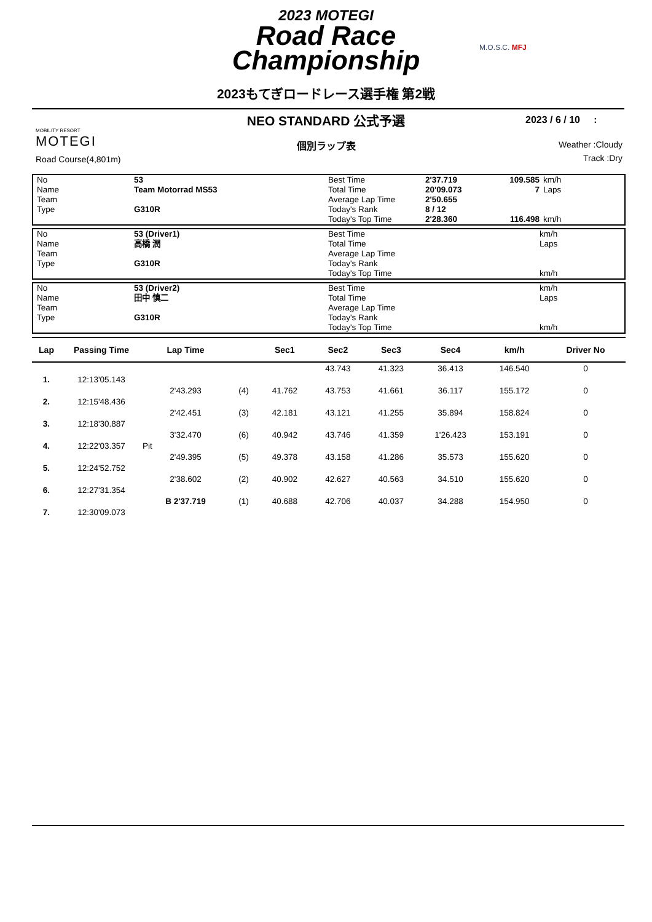2023 MOTEGI
Road Race
Championship
2023もてぎロードレース選手権 第2戦
M.O.S.C. MFJ
NEO STANDARD 公式予選
個別ラップ表
2023 / 6 / 10 :
MOBILITY RESORT
MOTEGI
Road Course(4,801m)
Weather :Cloudy
Track :Dry
| No | 53 | Best Time | 2'37.719 | 109.585 | km/h |
| Name | Team Motorrad MS53 | Total Time | 20'09.073 | 7 | Laps |
| Team | | Average Lap Time | 2'50.655 | | |
| Type | G310R | Today's Rank | 8 / 12 | | |
| | | Today's Top Time | 2'28.360 | 116.498 | km/h |
| No | 53 (Driver1) | Best Time | | km/h |
| Name | 高橋 潤 | Total Time | | Laps |
| Team | | Average Lap Time | | |
| Type | G310R | Today's Rank | | |
| | | Today's Top Time | | km/h |
| No | 53 (Driver2) | Best Time | | km/h |
| Name | 田中 慎二 | Total Time | | Laps |
| Team | | Average Lap Time | | |
| Type | G310R | Today's Rank | | |
| | | Today's Top Time | | km/h |
| Lap | Passing Time | Lap Time | | Sec1 | Sec2 | Sec3 | Sec4 | km/h | Driver No |
| --- | --- | --- | --- | --- | --- | --- | --- | --- | --- |
| | | | | | 43.743 | 41.323 | 36.413 | 146.540 | 0 |
| 1. | 12:13'05.143 | | | | | | | | |
| | | 2'43.293 | (4) | 41.762 | 43.753 | 41.661 | 36.117 | 155.172 | 0 |
| 2. | 12:15'48.436 | | | | | | | | |
| | | 2'42.451 | (3) | 42.181 | 43.121 | 41.255 | 35.894 | 158.824 | 0 |
| 3. | 12:18'30.887 | | | | | | | | |
| | | 3'32.470 | (6) | 40.942 | 43.746 | 41.359 | 1'26.423 | 153.191 | 0 |
| 4. | 12:22'03.357 | Pit | | | | | | | |
| | | 2'49.395 | (5) | 49.378 | 43.158 | 41.286 | 35.573 | 155.620 | 0 |
| 5. | 12:24'52.752 | | | | | | | | |
| | | 2'38.602 | (2) | 40.902 | 42.627 | 40.563 | 34.510 | 155.620 | 0 |
| 6. | 12:27'31.354 | | | | | | | | |
| | | B 2'37.719 | (1) | 40.688 | 42.706 | 40.037 | 34.288 | 154.950 | 0 |
| 7. | 12:30'09.073 | | | | | | | | |